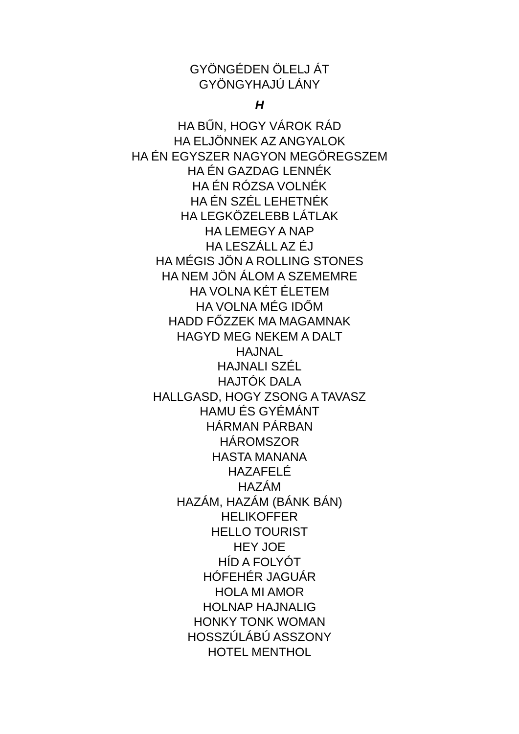GYÖNGÉDEN ÖLELJ ÁT
GYÖNGYHAJÚ LÁNY
H
HA BŰN, HOGY VÁROK RÁD
HA ELJÖNNEK AZ ANGYALOK
HA ÉN EGYSZER NAGYON MEGÖREGSZEM
HA ÉN GAZDAG LENNÉK
HA ÉN RÓZSA VOLNÉK
HA ÉN SZÉL LEHETNÉK
HA LEGKÖZELEBB LÁTLAK
HA LEMEGY A NAP
HA LESZÁLL AZ ÉJ
HA MÉGIS JÖN A ROLLING STONES
HA NEM JÖN ÁLOM A SZEMEMRE
HA VOLNA KÉT ÉLETEM
HA VOLNA MÉG IDŐM
HADD FŐZZEK MA MAGAMNAK
HAGYD MEG NEKEM A DALT
HAJNAL
HAJNALI SZÉL
HAJTÓK DALA
HALLGASD, HOGY ZSONG A TAVASZ
HAMU ÉS GYÉMÁNT
HÁRMAN PÁRBAN
HÁROMSZOR
HASTA MANANA
HAZAFELÉ
HAZÁM
HAZÁM, HAZÁM (BÁNK BÁN)
HELIKOFFER
HELLO TOURIST
HEY JOE
HÍD A FOLYÓT
HÓFEHÉR JAGUÁR
HOLA MI AMOR
HOLNAP HAJNALIG
HONKY TONK WOMAN
HOSSZÚLÁBÚ ASSZONY
HOTEL MENTHOL